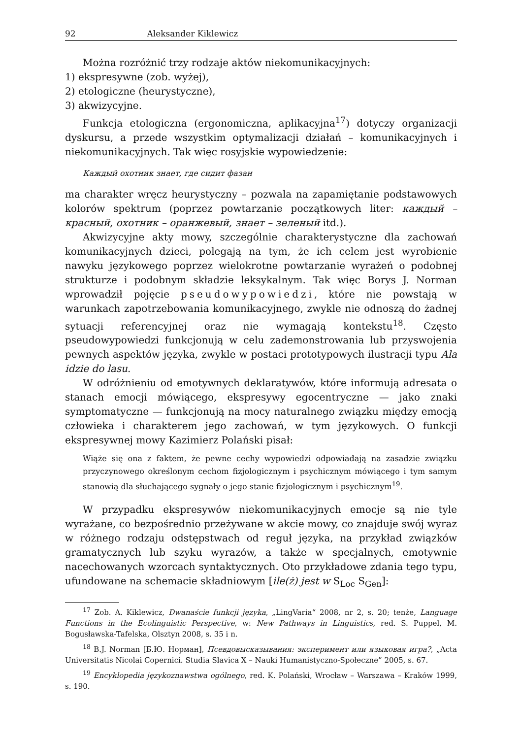92 Aleksander Kiklewicz
Można rozróżnić trzy rodzaje aktów niekomunikacyjnych:
1) ekspresywne (zob. wyżej),
2) etologiczne (heurystyczne),
3) akwizycyjne.
Funkcja etologiczna (ergonomiczna, aplikacyjna<sup>17</sup>) dotyczy organizacji dyskursu, a przede wszystkim optymalizacji działań – komunikacyjnych i niekomunikacyjnych. Tak więc rosyjskie wypowiedzenie:
Каждый охотник знает, где сидит фазан
ma charakter wręcz heurystyczny – pozwala na zapamiętanie podstawowych kolorów spektrum (poprzez powtarzanie początkowych liter: каждый – красный, охотник – оранжевый, знает – зеленый itd.).
Akwizycyjne akty mowy, szczególnie charakterystyczne dla zachowań komunikacyjnych dzieci, polegają na tym, że ich celem jest wyrobienie nawyku językowego poprzez wielokrotne powtarzanie wyrażeń o podobnej strukturze i podobnym składzie leksykalnym. Tak więc Borys J. Norman wprowadził pojęcie pseudowypowiedzi, które nie powstają w warunkach zapotrzebowania komunikacyjnego, zwykle nie odnoszą do żadnej sytuacji referencyjnej oraz nie wymagają kontekstu<sup>18</sup>. Często pseudowypowiedzi funkcjonują w celu zademonstrowania lub przyswojenia pewnych aspektów języka, zwykle w postaci prototypowych ilustracji typu Ala idzie do lasu.
W odróżnieniu od emotywnych deklaratywów, które informują adresata o stanach emocji mówiącego, ekspresywy egocentryczne — jako znaki symptomatyczne — funkcjonują na mocy naturalnego związku między emocją człowieka i charakterem jego zachowań, w tym językowych. O funkcji ekspresywnej mowy Kazimierz Polański pisał:
Wiąże się ona z faktem, że pewne cechy wypowiedzi odpowiadają na zasadzie związku przyczynowego określonym cechom fizjologicznym i psychicznym mówiącego i tym samym stanowią dla słuchającego sygnały o jego stanie fizjologicznym i psychicznym<sup>19</sup>.
W przypadku ekspresywów niekomunikacyjnych emocje są nie tyle wyrażane, co bezpośrednio przeżywane w akcie mowy, co znajduje swój wyraz w różnego rodzaju odstępstwach od reguł języka, na przykład związków gramatycznych lub szyku wyrazów, a także w specjalnych, emotywnie nacechowanych wzorcach syntaktycznych. Oto przykładowe zdania tego typu, ufundowane na schemacie składniowym [ile(ż) jest w S<sub>Loc</sub> S<sub>Gen</sub>]:
<sup>17</sup> Zob. A. Kiklewicz, Dwanaście funkcji języka, „LingVaria“ 2008, nr 2, s. 20; tenże, Language Functions in the Ecolinguistic Perspective, w: New Pathways in Linguistics, red. S. Puppel, M. Bogusławska-Tafelska, Olsztyn 2008, s. 35 i n.
<sup>18</sup> B.J. Norman [Б.Ю. Норман], Псевдовысказывания: эксперимент или языковая игра?, „Acta Universitatis Nicolai Copernici. Studia Slavica X – Nauki Humanistyczno-Społeczne” 2005, s. 67.
<sup>19</sup> Encyklopedia językoznawstwa ogólnego, red. K. Polański, Wrocław – Warszawa – Kraków 1999, s. 190.